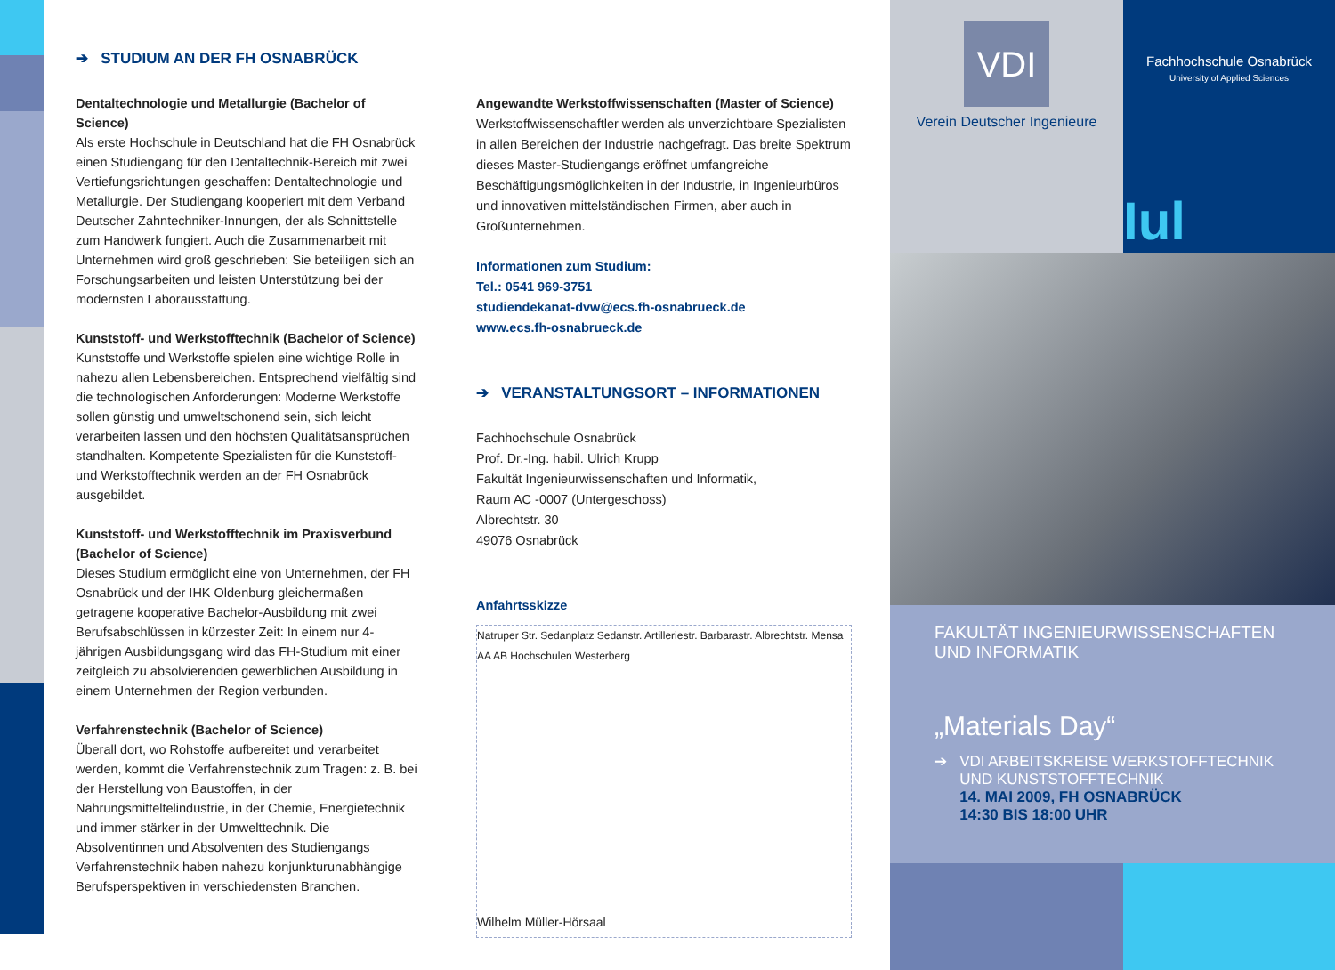➔ STUDIUM AN DER FH OSNABRÜCK
Dentaltechnologie und Metallurgie (Bachelor of Science)
Als erste Hochschule in Deutschland hat die FH Osnabrück einen Studiengang für den Dentaltechnik-Bereich mit zwei Vertiefungsrichtungen geschaffen: Dentaltechnologie und Metallurgie. Der Studiengang kooperiert mit dem Verband Deutscher Zahntechniker-Innungen, der als Schnittstelle zum Handwerk fungiert. Auch die Zusammenarbeit mit Unternehmen wird groß geschrieben: Sie beteiligen sich an Forschungsarbeiten und leisten Unterstützung bei der modernsten Laborausstattung.
Kunststoff- und Werkstofftechnik (Bachelor of Science)
Kunststoffe und Werkstoffe spielen eine wichtige Rolle in nahezu allen Lebensbereichen. Entsprechend vielfältig sind die technologischen Anforderungen: Moderne Werkstoffe sollen günstig und umweltschonend sein, sich leicht verarbeiten lassen und den höchsten Qualitätsansprüchen standhalten. Kompetente Spezialisten für die Kunststoff- und Werkstofftechnik werden an der FH Osnabrück ausgebildet.
Kunststoff- und Werkstofftechnik im Praxisverbund (Bachelor of Science)
Dieses Studium ermöglicht eine von Unternehmen, der FH Osnabrück und der IHK Oldenburg gleichermaßen getragene kooperative Bachelor-Ausbildung mit zwei Berufsabschlüssen in kürzester Zeit: In einem nur 4-jährigen Ausbildungsgang wird das FH-Studium mit einer zeitgleich zu absolvierenden gewerblichen Ausbildung in einem Unternehmen der Region verbunden.
Verfahrenstechnik (Bachelor of Science)
Überall dort, wo Rohstoffe aufbereitet und verarbeitet werden, kommt die Verfahrenstechnik zum Tragen: z. B. bei der Herstellung von Baustoffen, in der Nahrungsmitteltelindustrie, in der Chemie, Energietechnik und immer stärker in der Umwelttechnik. Die Absolventinnen und Absolventen des Studiengangs Verfahrenstechnik haben nahezu konjunkturunabhängige Berufsperspektiven in verschiedensten Branchen.
Angewandte Werkstoffwissenschaften (Master of Science)
Werkstoffwissenschaftler werden als unverzichtbare Spezialisten in allen Bereichen der Industrie nachgefragt. Das breite Spektrum dieses Master-Studiengangs eröffnet umfangreiche Beschäftigungsmöglichkeiten in der Industrie, in Ingenieurbüros und innovativen mittelständischen Firmen, aber auch in Großunternehmen.
Informationen zum Studium:
Tel.: 0541 969-3751
studiendekanat-dvw@ecs.fh-osnabrueck.de
www.ecs.fh-osnabrueck.de
➔ VERANSTALTUNGSORT – INFORMATIONEN
Fachhochschule Osnabrück
Prof. Dr.-Ing. habil. Ulrich Krupp
Fakultät Ingenieurwissenschaften und Informatik,
Raum AC -0007 (Untergeschoss)
Albrechtstr. 30
49076 Osnabrück
Anfahrtsskizze
Natruper Str. Sedanplatz Sedanstr. Artilleriestr. Barbarastr. Albrechtstr. Mensa AA AB Hochschulen Westerberg
Wilhelm Müller-Hörsaal
VDI
Verein Deutscher Ingenieure
Fachhochschule Osnabrück
University of Applied Sciences
Iul
FAKULTÄT INGENIEURWISSENSCHAFTEN
UND INFORMATIK
„Materials Day“
➔ VDI ARBEITSKREISE WERKSTOFFTECHNIK
UND KUNSTSTOFFTECHNIK
14. MAI 2009, FH OSNABRÜCK
14:30 BIS 18:00 UHR